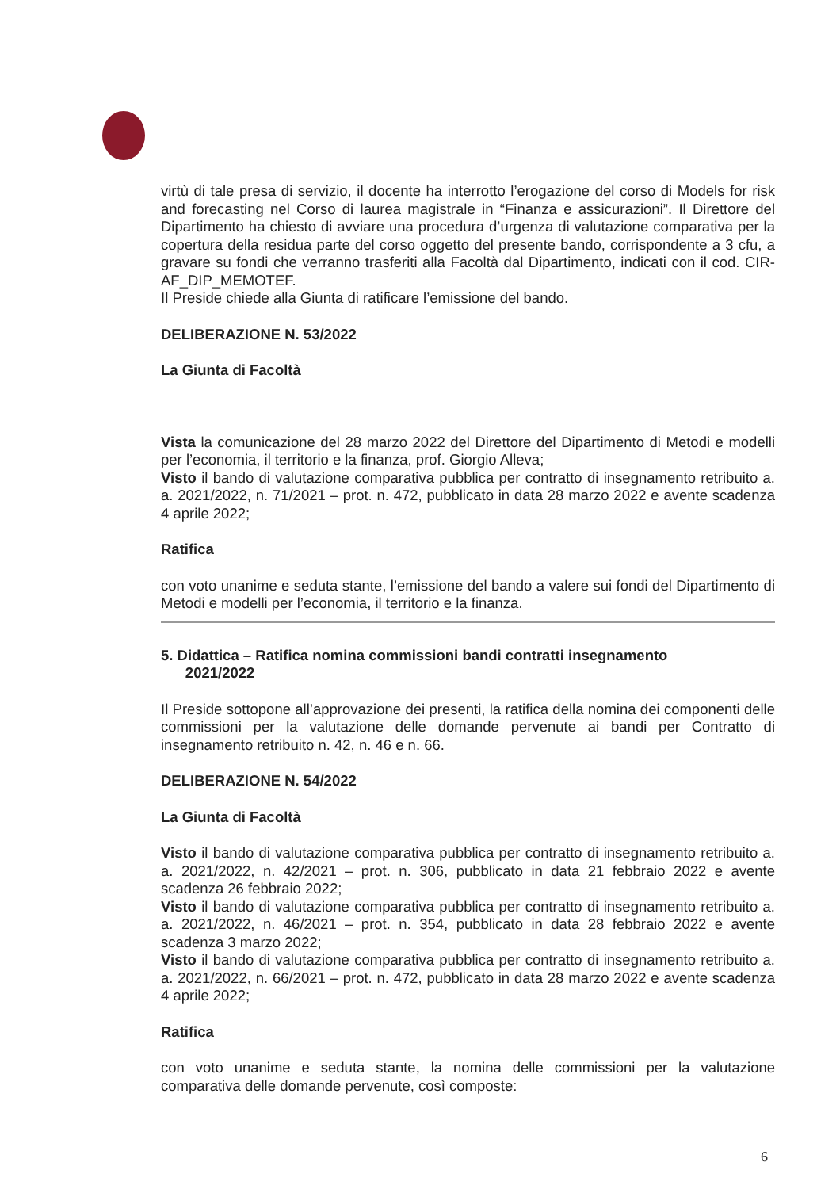virtù di tale presa di servizio, il docente ha interrotto l’erogazione del corso di Models for risk and forecasting nel Corso di laurea magistrale in “Finanza e assicurazioni”. Il Direttore del Dipartimento ha chiesto di avviare una procedura d’urgenza di valutazione comparativa per la copertura della residua parte del corso oggetto del presente bando, corrispondente a 3 cfu, a gravare su fondi che verranno trasferiti alla Facoltà dal Dipartimento, indicati con il cod. CIR-AF_DIP_MEMOTEF.
Il Preside chiede alla Giunta di ratificare l’emissione del bando.
DELIBERAZIONE N. 53/2022
La Giunta di Facoltà
Vista la comunicazione del 28 marzo 2022 del Direttore del Dipartimento di Metodi e modelli per l’economia, il territorio e la finanza, prof. Giorgio Alleva;
Visto il bando di valutazione comparativa pubblica per contratto di insegnamento retribuito a. a. 2021/2022, n. 71/2021 – prot. n. 472, pubblicato in data 28 marzo 2022 e avente scadenza 4 aprile 2022;
Ratifica
con voto unanime e seduta stante, l’emissione del bando a valere sui fondi del Dipartimento di Metodi e modelli per l’economia, il territorio e la finanza.
5. Didattica – Ratifica nomina commissioni bandi contratti insegnamento
2021/2022
Il Preside sottopone all’approvazione dei presenti, la ratifica della nomina dei componenti delle commissioni per la valutazione delle domande pervenute ai bandi per Contratto di insegnamento retribuito n. 42, n. 46 e n. 66.
DELIBERAZIONE N. 54/2022
La Giunta di Facoltà
Visto il bando di valutazione comparativa pubblica per contratto di insegnamento retribuito a. a. 2021/2022, n. 42/2021 – prot. n. 306, pubblicato in data 21 febbraio 2022 e avente scadenza 26 febbraio 2022;
Visto il bando di valutazione comparativa pubblica per contratto di insegnamento retribuito a. a. 2021/2022, n. 46/2021 – prot. n. 354, pubblicato in data 28 febbraio 2022 e avente scadenza 3 marzo 2022;
Visto il bando di valutazione comparativa pubblica per contratto di insegnamento retribuito a. a. 2021/2022, n. 66/2021 – prot. n. 472, pubblicato in data 28 marzo 2022 e avente scadenza 4 aprile 2022;
Ratifica
con voto unanime e seduta stante, la nomina delle commissioni per la valutazione comparativa delle domande pervenute, così composte:
6